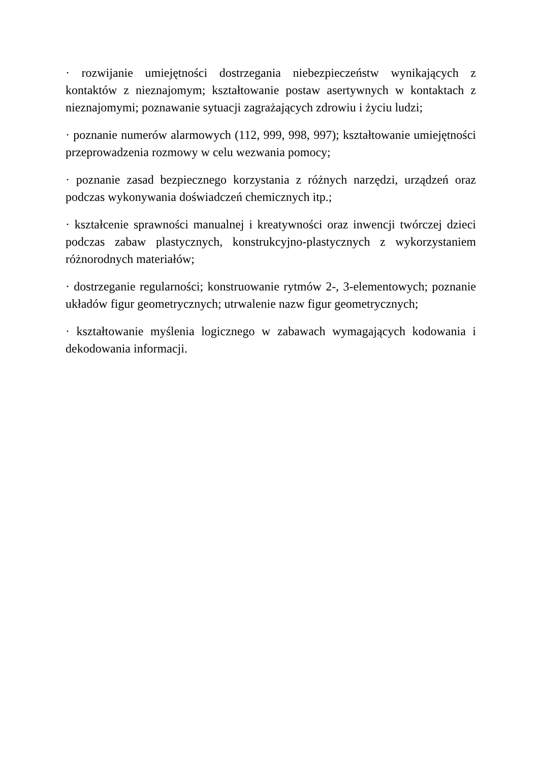· rozwijanie umiejętności dostrzegania niebezpieczeństw wynikających z kontaktów z nieznajomym; kształtowanie postaw asertywnych w kontaktach z nieznajomymi; poznawanie sytuacji zagrażających zdrowiu i życiu ludzi;
· poznanie numerów alarmowych (112, 999, 998, 997); kształtowanie umiejętności przeprowadzenia rozmowy w celu wezwania pomocy;
· poznanie zasad bezpiecznego korzystania z różnych narzędzi, urządzeń oraz podczas wykonywania doświadczeń chemicznych itp.;
· kształcenie sprawności manualnej i kreatywności oraz inwencji twórczej dzieci podczas zabaw plastycznych, konstrukcyjno-plastycznych z wykorzystaniem różnorodnych materiałów;
· dostrzeganie regularności; konstruowanie rytmów 2-, 3-elementowych; poznanie układów figur geometrycznych; utrwalenie nazw figur geometrycznych;
· kształtowanie myślenia logicznego w zabawach wymagających kodowania i dekodowania informacji.